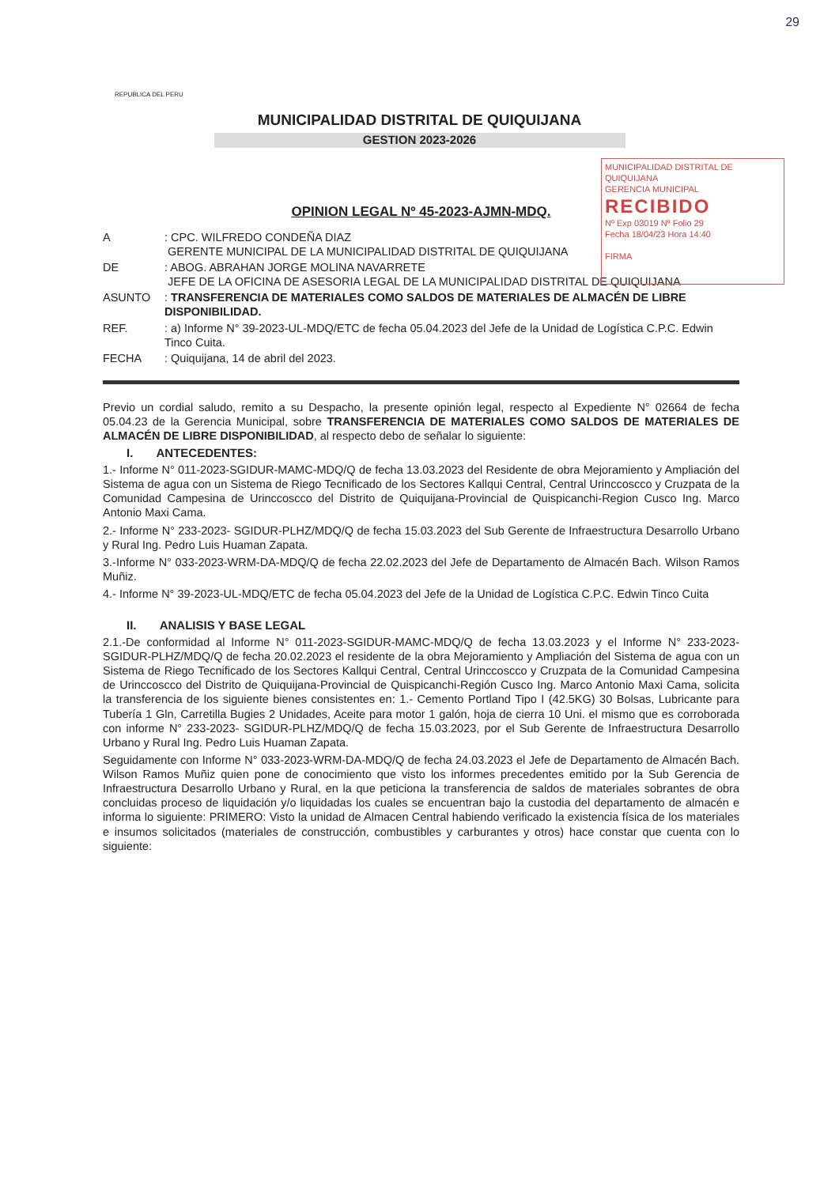29
REPUBLICA DEL PERU
MUNICIPALIDAD DISTRITAL DE QUIQUIJANA
GESTION 2023-2026
MUNICIPALIDAD DISTRITAL DE QUIQUIJANA
GERENCIA MUNICIPAL
RECIBIDO
Nº Exp 03019 Nº Folio 29
Fecha 18/04/23 Hora 14:40
FIRMA
OPINION LEGAL Nº 45-2023-AJMN-MDQ.
| A | : CPC. WILFREDO CONDEÑA DIAZ GERENTE MUNICIPAL DE LA MUNICIPALIDAD DISTRITAL DE QUIQUIJANA |
| DE | : ABOG. ABRAHAN JORGE MOLINA NAVARRETE JEFE DE LA OFICINA DE ASESORIA LEGAL DE LA MUNICIPALIDAD DISTRITAL DE QUIQUIJANA |
| ASUNTO | : TRANSFERENCIA DE MATERIALES COMO SALDOS DE MATERIALES DE ALMACÉN DE LIBRE DISPONIBILIDAD. |
| REF. | : a) Informe N° 39-2023-UL-MDQ/ETC de fecha 05.04.2023 del Jefe de la Unidad de Logística C.P.C. Edwin Tinco Cuita. |
| FECHA | : Quiquijana, 14 de abril del 2023. |
Previo un cordial saludo, remito a su Despacho, la presente opinión legal, respecto al Expediente N° 02664 de fecha 05.04.23 de la Gerencia Municipal, sobre TRANSFERENCIA DE MATERIALES COMO SALDOS DE MATERIALES DE ALMACÉN DE LIBRE DISPONIBILIDAD, al respecto debo de señalar lo siguiente:
I. ANTECEDENTES:
1.- Informe N° 011-2023-SGIDUR-MAMC-MDQ/Q de fecha 13.03.2023 del Residente de obra Mejoramiento y Ampliación del Sistema de agua con un Sistema de Riego Tecnificado de los Sectores Kallqui Central, Central Urinccoscco y Cruzpata de la Comunidad Campesina de Urinccoscco del Distrito de Quiquijana-Provincial de Quispicanchi-Region Cusco Ing. Marco Antonio Maxi Cama.
2.- Informe N° 233-2023- SGIDUR-PLHZ/MDQ/Q de fecha 15.03.2023 del Sub Gerente de Infraestructura Desarrollo Urbano y Rural Ing. Pedro Luis Huaman Zapata.
3.-Informe N° 033-2023-WRM-DA-MDQ/Q de fecha 22.02.2023 del Jefe de Departamento de Almacén Bach. Wilson Ramos Muñiz.
4.- Informe N° 39-2023-UL-MDQ/ETC de fecha 05.04.2023 del Jefe de la Unidad de Logística C.P.C. Edwin Tinco Cuita
II. ANALISIS Y BASE LEGAL
2.1.-De conformidad al Informe N° 011-2023-SGIDUR-MAMC-MDQ/Q de fecha 13.03.2023 y el Informe N° 233-2023- SGIDUR-PLHZ/MDQ/Q de fecha 20.02.2023 el residente de la obra Mejoramiento y Ampliación del Sistema de agua con un Sistema de Riego Tecnificado de los Sectores Kallqui Central, Central Urinccoscco y Cruzpata de la Comunidad Campesina de Urinccoscco del Distrito de Quiquijana-Provincial de Quispicanchi-Región Cusco Ing. Marco Antonio Maxi Cama, solicita la transferencia de los siguiente bienes consistentes en: 1.- Cemento Portland Tipo I (42.5KG) 30 Bolsas, Lubricante para Tubería 1 Gln, Carretilla Bugies 2 Unidades, Aceite para motor 1 galón, hoja de cierra 10 Uni. el mismo que es corroborada con informe N° 233-2023- SGIDUR-PLHZ/MDQ/Q de fecha 15.03.2023, por el Sub Gerente de Infraestructura Desarrollo Urbano y Rural Ing. Pedro Luis Huaman Zapata.
Seguidamente con Informe N° 033-2023-WRM-DA-MDQ/Q de fecha 24.03.2023 el Jefe de Departamento de Almacén Bach. Wilson Ramos Muñiz quien pone de conocimiento que visto los informes precedentes emitido por la Sub Gerencia de Infraestructura Desarrollo Urbano y Rural, en la que peticiona la transferencia de saldos de materiales sobrantes de obra concluidas proceso de liquidación y/o liquidadas los cuales se encuentran bajo la custodia del departamento de almacén e informa lo siguiente: PRIMERO: Visto la unidad de Almacen Central habiendo verificado la existencia física de los materiales e insumos solicitados (materiales de construcción, combustibles y carburantes y otros) hace constar que cuenta con lo siguiente: